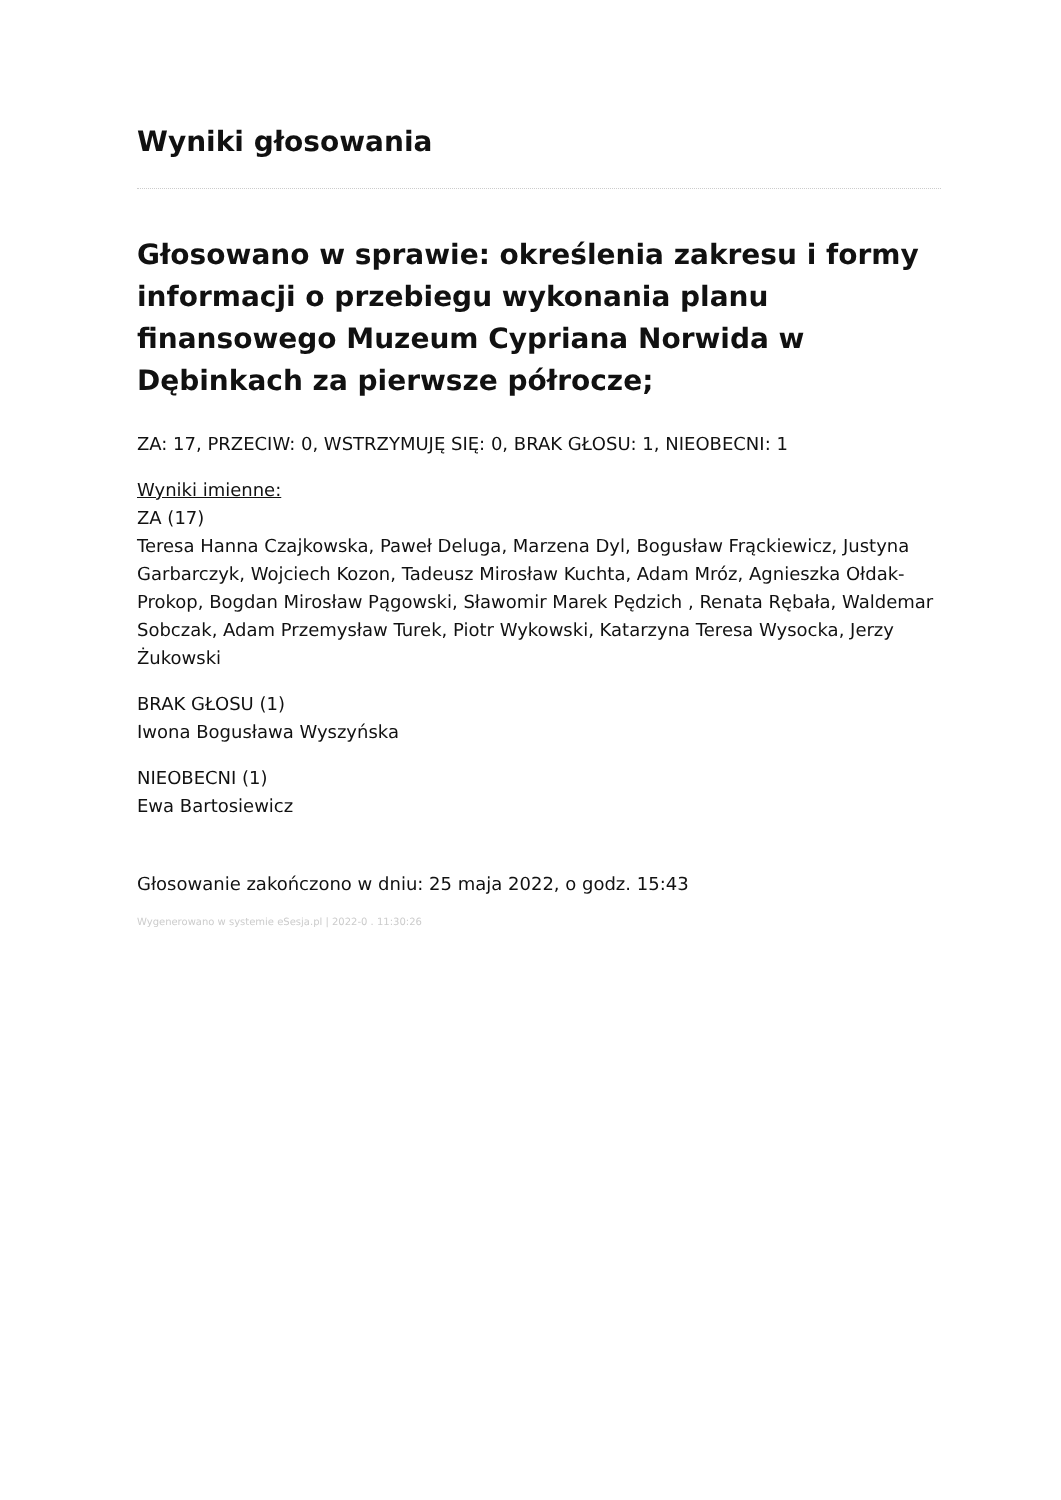Wyniki głosowania
Głosowano w sprawie: określenia zakresu i formy informacji o przebiegu wykonania planu finansowego Muzeum Cypriana Norwida w Dębinkach za pierwsze półrocze;
ZA: 17, PRZECIW: 0, WSTRZYMUJĘ SIĘ: 0, BRAK GŁOSU: 1, NIEOBECNI: 1
Wyniki imienne:
ZA (17)
Teresa Hanna Czajkowska, Paweł Deluga, Marzena Dyl, Bogusław Frąckiewicz, Justyna Garbarczyk, Wojciech Kozon, Tadeusz Mirosław Kuchta, Adam Mróz, Agnieszka Ołdak-Prokop, Bogdan Mirosław Pągowski, Sławomir Marek Pędzich , Renata Rębała, Waldemar Sobczak, Adam Przemysław Turek, Piotr Wykowski, Katarzyna Teresa Wysocka, Jerzy Żukowski
BRAK GŁOSU (1)
Iwona Bogusława Wyszyńska
NIEOBECNI (1)
Ewa Bartosiewicz
Głosowanie zakończono w dniu: 25 maja 2022, o godz. 15:43
Wygenerowano w systemie eSesja.pl | 2022-0 . 11:30:26